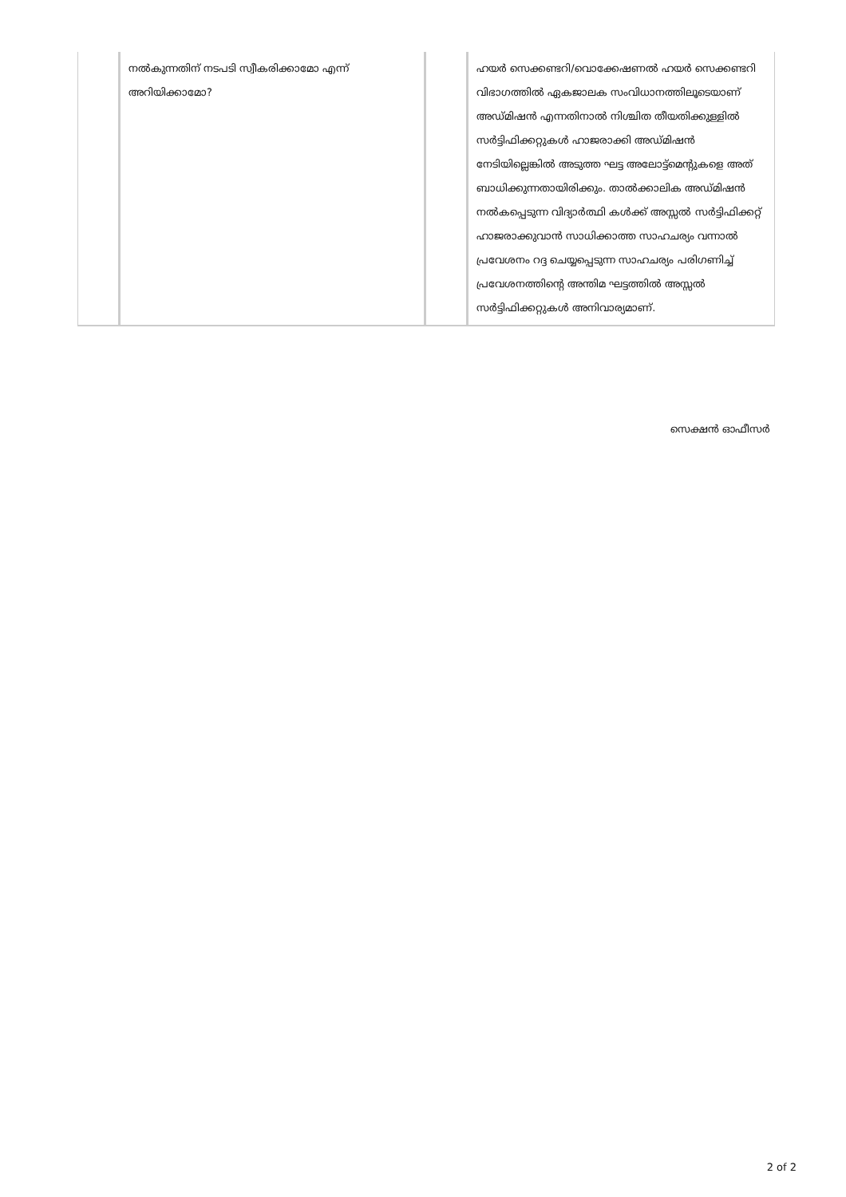| | നൽകുന്നതിന് നടപടി സ്വീകരിക്കാമോ എന്ന് അറിയിക്കാമോ? | | ഹയർ സെക്കണ്ടറി/വൊക്കേഷണൽ ഹയർ സെക്കണ്ടറി വിഭാഗത്തിൽ ഏകജാലക സംവിധാനത്തിലൂടെയാണ് അഡ്മിഷൻ എന്നതിനാൽ നിശ്ചിത തീയതിക്കുള്ളിൽ സർട്ടിഫിക്കറ്റുകൾ ഹാജരാക്കി അഡ്മിഷൻ നേടിയില്ലെങ്കിൽ അടുത്ത ഘട്ട അലോട്ട്മെന്റുകളെ അത് ബാധിക്കുന്നതായിരിക്കും. താൽക്കാലിക അഡ്മിഷൻ നൽകപ്പെടുന്ന വിദ്യാർത്ഥി കൾക്ക് അസ്സൽ സർട്ടിഫിക്കറ്റ് ഹാജരാക്കുവാൻ സാധിക്കാത്ത സാഹചര്യം വന്നാൽ പ്രവേശനം റദ്ദ ചെയ്യപ്പെടുന്ന സാഹചര്യം പരിഗണിച്ച് പ്രവേശനത്തിന്റെ അന്തിമ ഘട്ടത്തിൽ അസ്സൽ സർട്ടിഫിക്കറ്റുകൾ അനിവാര്യമാണ്. |
സെക്ഷൻ ഓഫീസർ
2 of 2